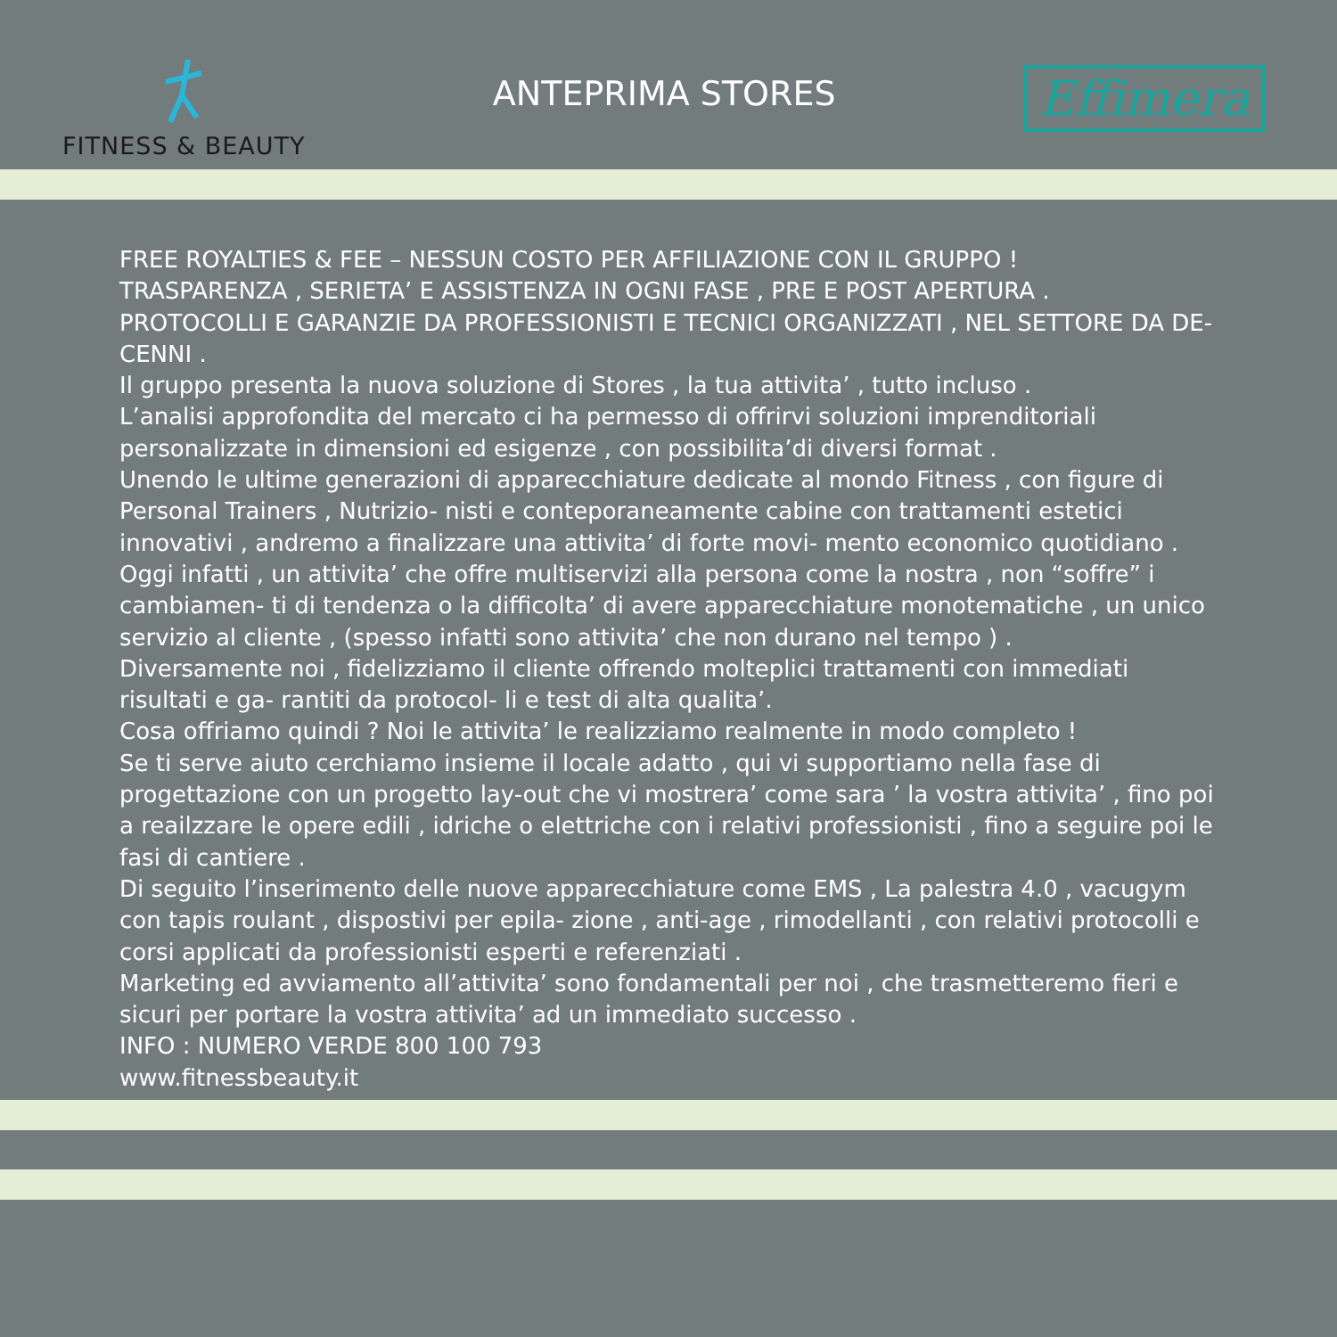FITNESS & BEAUTY
ANTEPRIMA STORES
Effimera
FREE ROYALTIES & FEE – NESSUN COSTO PER AFFILIAZIONE CON IL GRUPPO !
TRASPARENZA , SERIETA’ E ASSISTENZA IN OGNI FASE , PRE E POST APERTURA .
PROTOCOLLI E GARANZIE DA PROFESSIONISTI E TECNICI ORGANIZZATI , NEL SETTORE DA DE- CENNI .
Il gruppo presenta la nuova soluzione di Stores , la tua attivita’ , tutto incluso .
L’analisi approfondita del mercato ci ha permesso di offrirvi soluzioni imprenditoriali personalizzate in dimensioni ed esigenze , con possibilita’di diversi format .
Unendo le ultime generazioni di apparecchiature dedicate al mondo Fitness , con figure di Personal Trainers , Nutrizio- nisti e conteporaneamente cabine con trattamenti estetici innovativi , andremo a finalizzare una attivita’ di forte movi- mento economico quotidiano .
Oggi infatti , un attivita’ che offre multiservizi alla persona come la nostra , non “soffre” i cambiamen- ti di tendenza o la difficolta’ di avere apparecchiature monotematiche , un unico servizio al cliente , (spesso infatti sono attivita’ che non durano nel tempo ) .
Diversamente noi , fidelizziamo il cliente offrendo molteplici trattamenti con immediati risultati e ga- rantiti da protocol- li e test di alta qualita’.
Cosa offriamo quindi ? Noi le attivita’ le realizziamo realmente in modo completo !
Se ti serve aiuto cerchiamo insieme il locale adatto , qui vi supportiamo nella fase di progettazione con un progetto lay-out che vi mostrera’ come sara ’ la vostra attivita’ , fino poi a reailzzare le opere edili , idriche o elettriche con i relativi professionisti , fino a seguire poi le fasi di cantiere .
Di seguito l’inserimento delle nuove apparecchiature come EMS , La palestra 4.0 , vacugym con tapis roulant , dispostivi per epila- zione , anti-age , rimodellanti , con relativi protocolli e corsi applicati da professionisti esperti e referenziati .
Marketing ed avviamento all’attivita’ sono fondamentali per noi , che trasmetteremo fieri e sicuri per portare la vostra attivita’ ad un immediato successo .
INFO : NUMERO VERDE 800 100 793
www.fitnessbeauty.it